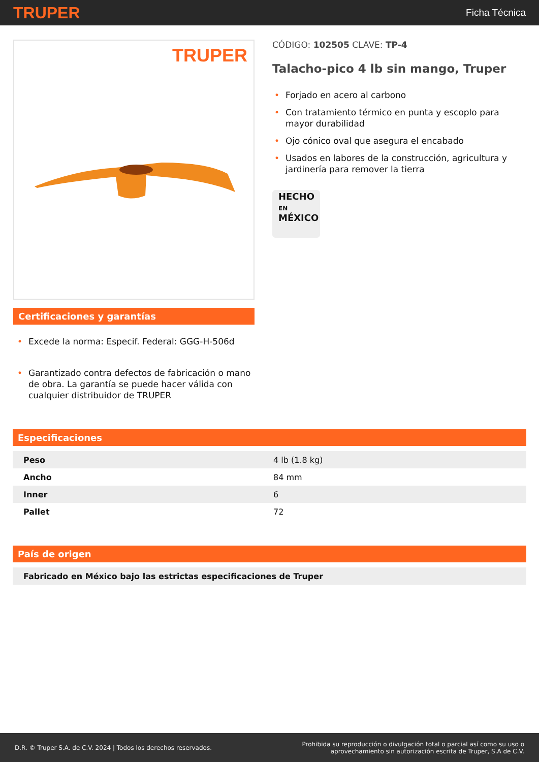TRUPER
Ficha Técnica
TRUPER
Certificaciones y garantías
• Excede la norma: Especif. Federal: GGG-H-506d
• Garantizado contra defectos de fabricación o mano de obra. La garantía se puede hacer válida con cualquier distribuidor de TRUPER
CÓDIGO: 102505 CLAVE: TP-4
Talacho-pico 4 lb sin mango, Truper
• Forjado en acero al carbono
• Con tratamiento térmico en punta y escoplo para mayor durabilidad
• Ojo cónico oval que asegura el encabado
• Usados en labores de la construcción, agricultura y jardinería para remover la tierra
HECHO
EN
MÉXICO
Especificaciones
| Peso | 4 lb (1.8 kg) |
| Ancho | 84 mm |
| Inner | 6 |
| Pallet | 72 |
País de origen
| Fabricado en México bajo las estrictas especificaciones de Truper |
D.R. © Truper S.A. de C.V. 2024 | Todos los derechos reservados.
Prohibida su reproducción o divulgación total o parcial así como su uso o
aprovechamiento sin autorización escrita de Truper, S.A de C.V.